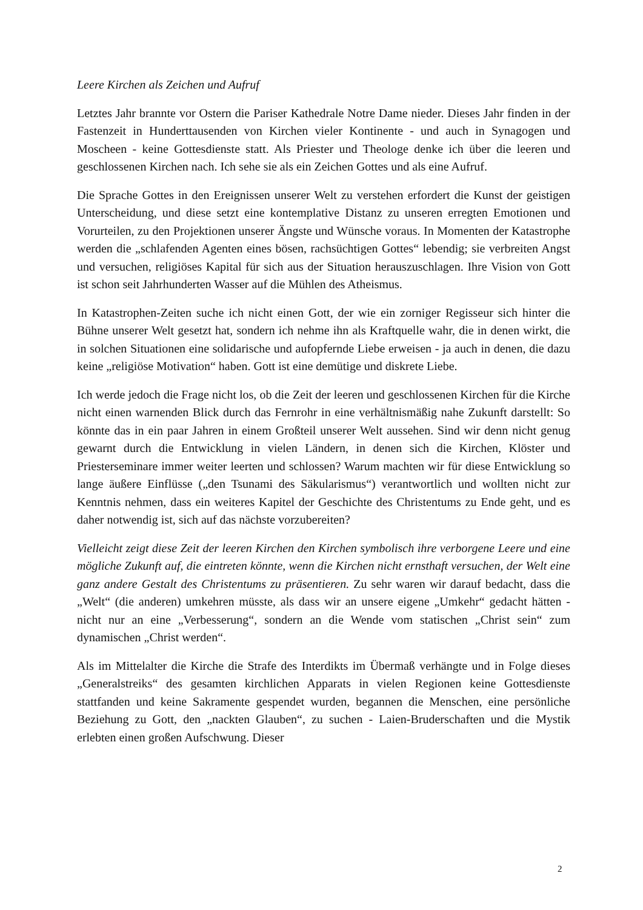Leere Kirchen als Zeichen und Aufruf
Letztes Jahr brannte vor Ostern die Pariser Kathedrale Notre Dame nieder. Dieses Jahr finden in der Fastenzeit in Hunderttausenden von Kirchen vieler Kontinente - und auch in Synagogen und Moscheen - keine Gottesdienste statt. Als Priester und Theologe denke ich über die leeren und geschlossenen Kirchen nach. Ich sehe sie als ein Zeichen Gottes und als eine Aufruf.
Die Sprache Gottes in den Ereignissen unserer Welt zu verstehen erfordert die Kunst der geistigen Unterscheidung, und diese setzt eine kontemplative Distanz zu unseren erregten Emotionen und Vorurteilen, zu den Projektionen unserer Ängste und Wünsche voraus. In Momenten der Katastrophe werden die „schlafenden Agenten eines bösen, rachsüchtigen Gottes“ lebendig; sie verbreiten Angst und versuchen, religiöses Kapital für sich aus der Situation herauszuschlagen. Ihre Vision von Gott ist schon seit Jahrhunderten Wasser auf die Mühlen des Atheismus.
In Katastrophen-Zeiten suche ich nicht einen Gott, der wie ein zorniger Regisseur sich hinter die Bühne unserer Welt gesetzt hat, sondern ich nehme ihn als Kraftquelle wahr, die in denen wirkt, die in solchen Situationen eine solidarische und aufopfernde Liebe erweisen - ja auch in denen, die dazu keine „religiöse Motivation“ haben. Gott ist eine demütige und diskrete Liebe.
Ich werde jedoch die Frage nicht los, ob die Zeit der leeren und geschlossenen Kirchen für die Kirche nicht einen warnenden Blick durch das Fernrohr in eine verhältnismäßig nahe Zukunft darstellt: So könnte das in ein paar Jahren in einem Großteil unserer Welt aussehen. Sind wir denn nicht genug gewarnt durch die Entwicklung in vielen Ländern, in denen sich die Kirchen, Klöster und Priesterseminare immer weiter leerten und schlossen? Warum machten wir für diese Entwicklung so lange äußere Einflüsse („den Tsunami des Säkularismus“) verantwortlich und wollten nicht zur Kenntnis nehmen, dass ein weiteres Kapitel der Geschichte des Christentums zu Ende geht, und es daher notwendig ist, sich auf das nächste vorzubereiten?
Vielleicht zeigt diese Zeit der leeren Kirchen den Kirchen symbolisch ihre verborgene Leere und eine mögliche Zukunft auf, die eintreten könnte, wenn die Kirchen nicht ernsthaft versuchen, der Welt eine ganz andere Gestalt des Christentums zu präsentieren. Zu sehr waren wir darauf bedacht, dass die „Welt“ (die anderen) umkehren müsste, als dass wir an unsere eigene „Umkehr“ gedacht hätten - nicht nur an eine „Verbesserung“, sondern an die Wende vom statischen „Christ sein“ zum dynamischen „Christ werden“.
Als im Mittelalter die Kirche die Strafe des Interdikts im Übermaß verhängte und in Folge dieses „Generalstreiks“ des gesamten kirchlichen Apparats in vielen Regionen keine Gottesdienste stattfanden und keine Sakramente gespendet wurden, begannen die Menschen, eine persönliche Beziehung zu Gott, den „nackten Glauben“, zu suchen - Laien-Bruderschaften und die Mystik erlebten einen großen Aufschwung. Dieser
2